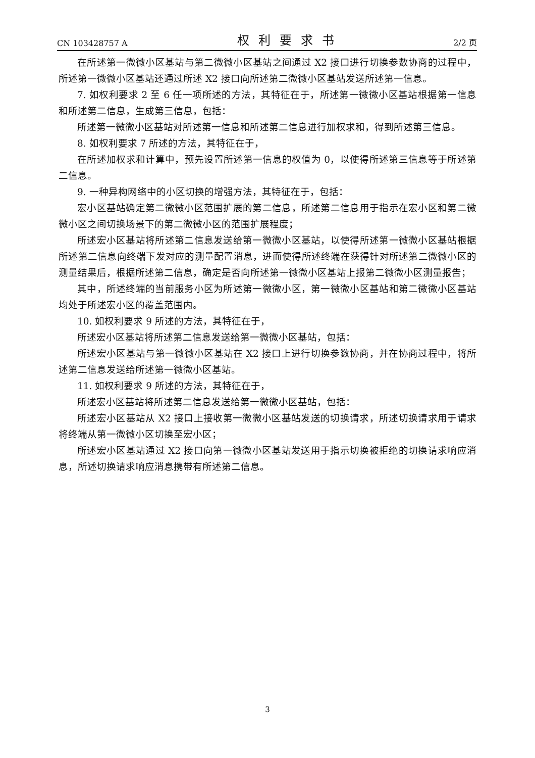CN 103428757 A 权利要求书 2/2 页
在所述第一微微小区基站与第二微微小区基站之间通过 X2 接口进行切换参数协商的过程中，所述第一微微小区基站还通过所述 X2 接口向所述第二微微小区基站发送所述第一信息。
7. 如权利要求 2 至 6 任一项所述的方法，其特征在于，所述第一微微小区基站根据第一信息和所述第二信息，生成第三信息，包括：
所述第一微微小区基站对所述第一信息和所述第二信息进行加权求和，得到所述第三信息。
8. 如权利要求 7 所述的方法，其特征在于，
在所述加权求和计算中，预先设置所述第一信息的权值为 0，以使得所述第三信息等于所述第二信息。
9. 一种异构网络中的小区切换的增强方法，其特征在于，包括：
宏小区基站确定第二微微小区范围扩展的第二信息，所述第二信息用于指示在宏小区和第二微微小区之间切换场景下的第二微微小区的范围扩展程度；
所述宏小区基站将所述第二信息发送给第一微微小区基站，以使得所述第一微微小区基站根据所述第二信息向终端下发对应的测量配置消息，进而使得所述终端在获得针对所述第二微微小区的测量结果后，根据所述第二信息，确定是否向所述第一微微小区基站上报第二微微小区测量报告；
其中，所述终端的当前服务小区为所述第一微微小区，第一微微小区基站和第二微微小区基站均处于所述宏小区的覆盖范围内。
10. 如权利要求 9 所述的方法，其特征在于，
所述宏小区基站将所述第二信息发送给第一微微小区基站，包括：
所述宏小区基站与第一微微小区基站在 X2 接口上进行切换参数协商，并在协商过程中，将所述第二信息发送给所述第一微微小区基站。
11. 如权利要求 9 所述的方法，其特征在于，
所述宏小区基站将所述第二信息发送给第一微微小区基站，包括：
所述宏小区基站从 X2 接口上接收第一微微小区基站发送的切换请求，所述切换请求用于请求将终端从第一微微小区切换至宏小区；
所述宏小区基站通过 X2 接口向第一微微小区基站发送用于指示切换被拒绝的切换请求响应消息，所述切换请求响应消息携带有所述第二信息。
3